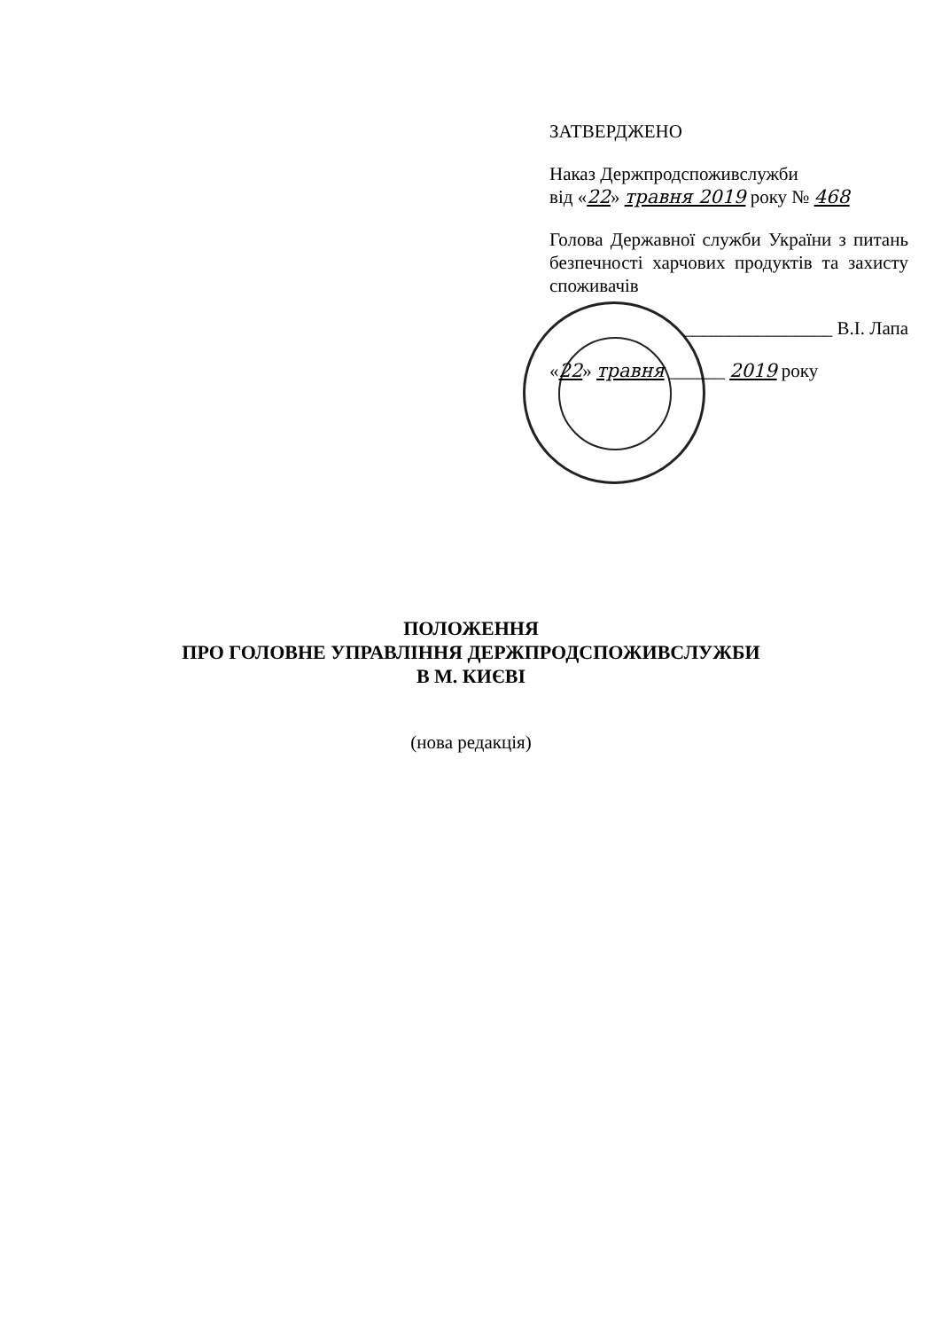ЗАТВЕРДЖЕНО
Наказ Держпродспоживслужби
від «22» травня 2019 року № 468
Голова Державної служби України з питань безпечності харчових продуктів та захисту споживачів
________________ В.І. Лапа
«22» травня ______ 2019 року
ПОЛОЖЕННЯ
ПРО ГОЛОВНЕ УПРАВЛІННЯ ДЕРЖПРОДСПОЖИВСЛУЖБИ
В М. КИЄВІ
(нова редакція)